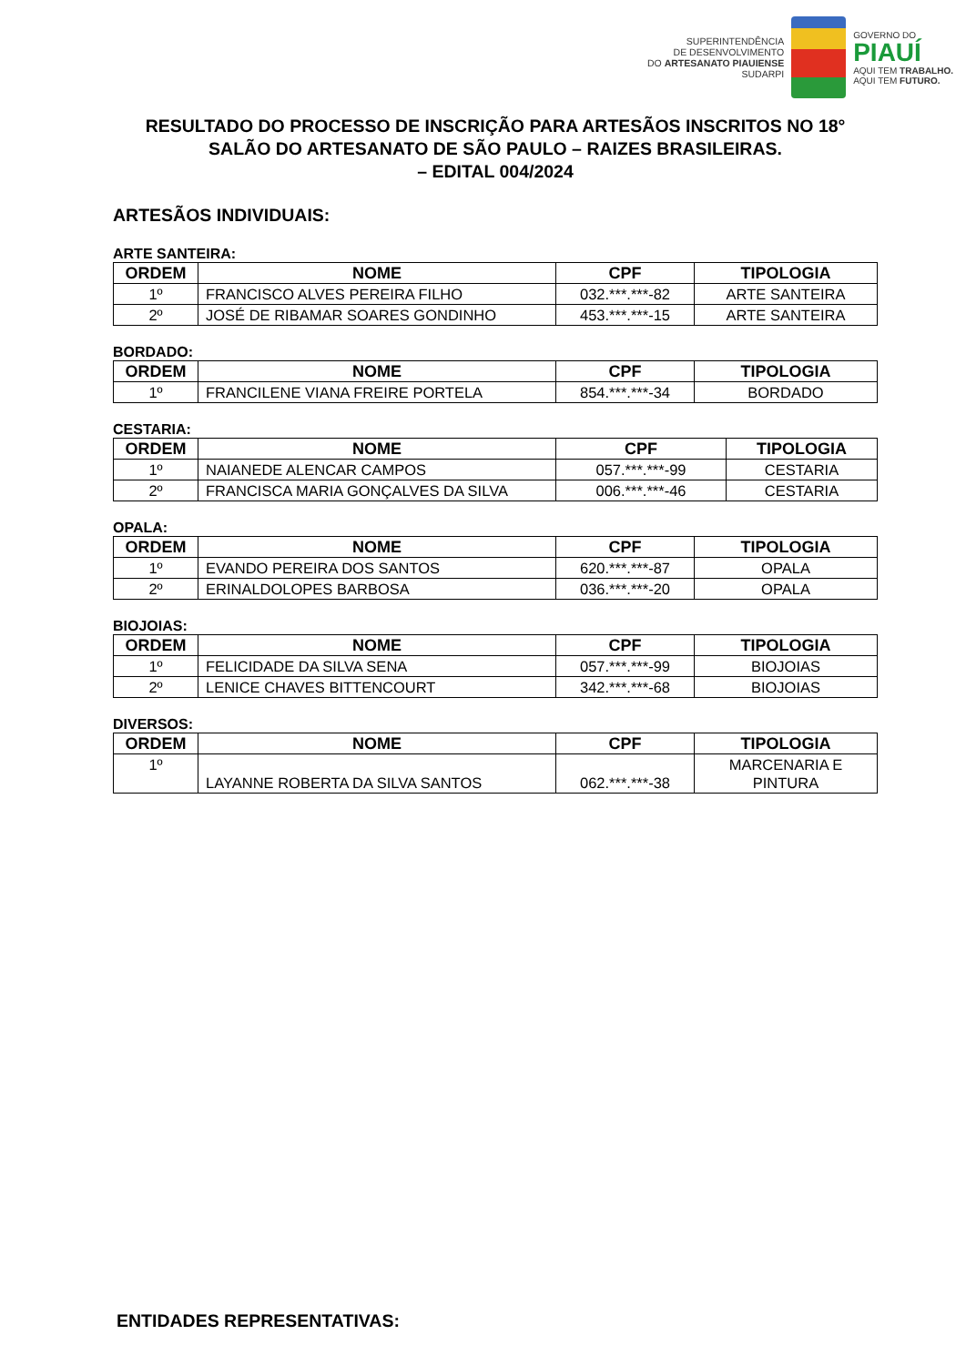SUPERINTENDÊNCIA
DE DESENVOLVIMENTO
DO ARTESANATO PIAUIENSE
SUDARPI
GOVERNO DO
PIAUÍ
AQUI TEM TRABALHO.
AQUI TEM FUTURO.
RESULTADO DO PROCESSO DE INSCRIÇÃO PARA ARTESÃOS INSCRITOS NO 18° SALÃO DO ARTESANATO DE SÃO PAULO – RAIZES BRASILEIRAS.
– EDITAL 004/2024
ARTESÃOS INDIVIDUAIS:
ARTE SANTEIRA:
| ORDEM | NOME | CPF | TIPOLOGIA |
| --- | --- | --- | --- |
| 1º | FRANCISCO ALVES PEREIRA FILHO | 032.***.***-82 | ARTE SANTEIRA |
| 2º | JOSÉ DE RIBAMAR SOARES GONDINHO | 453.***.***-15 | ARTE SANTEIRA |
BORDADO:
| ORDEM | NOME | CPF | TIPOLOGIA |
| --- | --- | --- | --- |
| 1º | FRANCILENE VIANA FREIRE PORTELA | 854.***.***-34 | BORDADO |
CESTARIA:
| ORDEM | NOME | CPF | TIPOLOGIA |
| --- | --- | --- | --- |
| 1º | NAIANEDE ALENCAR CAMPOS | 057.***.***-99 | CESTARIA |
| 2º | FRANCISCA MARIA GONÇALVES DA SILVA | 006.***.***-46 | CESTARIA |
OPALA:
| ORDEM | NOME | CPF | TIPOLOGIA |
| --- | --- | --- | --- |
| 1º | EVANDO PEREIRA DOS SANTOS | 620.***.***-87 | OPALA |
| 2º | ERINALDOLOPES BARBOSA | 036.***.***-20 | OPALA |
BIOJOIAS:
| ORDEM | NOME | CPF | TIPOLOGIA |
| --- | --- | --- | --- |
| 1º | FELICIDADE DA SILVA SENA | 057.***.***-99 | BIOJOIAS |
| 2º | LENICE CHAVES BITTENCOURT | 342.***.***-68 | BIOJOIAS |
DIVERSOS:
| ORDEM | NOME | CPF | TIPOLOGIA |
| --- | --- | --- | --- |
| 1º | LAYANNE ROBERTA DA SILVA SANTOS | 062.***.***-38 | MARCENARIA E PINTURA |
ENTIDADES REPRESENTATIVAS: